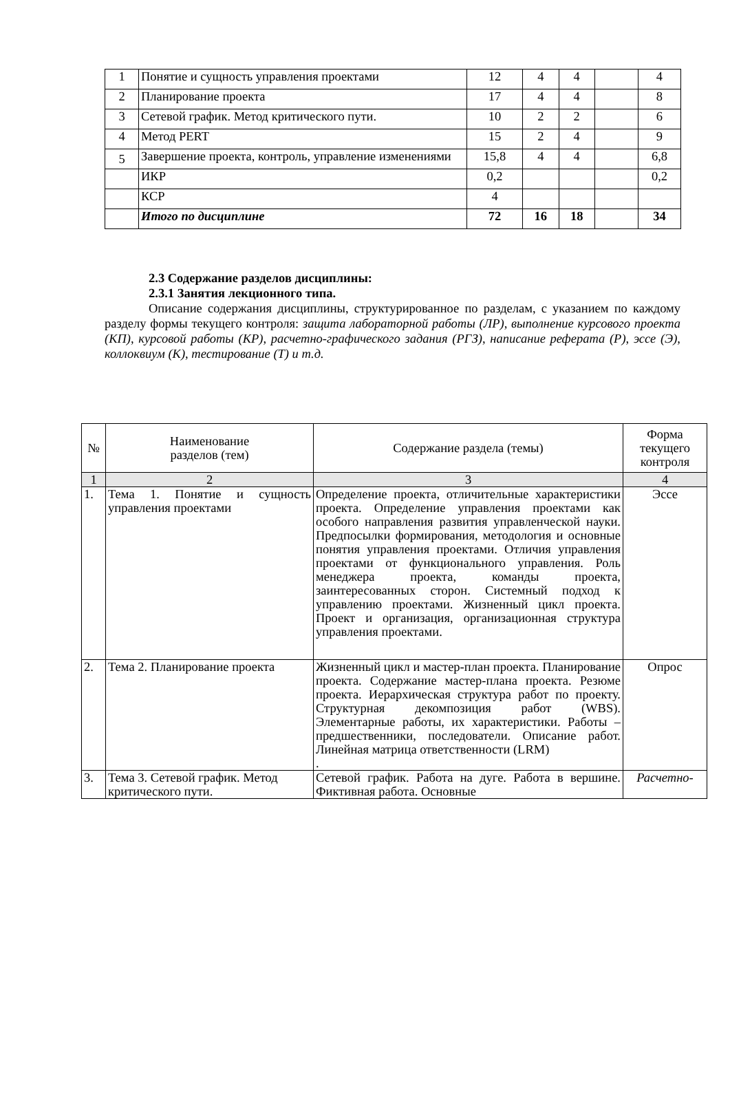| 1 | Понятие и сущность управления проектами | 12 | 4 | 4 | | 4 |
| 2 | Планирование проекта | 17 | 4 | 4 | | 8 |
| 3 | Сетевой график. Метод критического пути. | 10 | 2 | 2 | | 6 |
| 4 | Метод PERT | 15 | 2 | 4 | | 9 |
| 5 | Завершение проекта, контроль, управление изменениями | 15,8 | 4 | 4 | | 6,8 |
| | ИКР | 0,2 | | | | 0,2 |
| | КСР | 4 | | | | |
| | Итого по дисциплине | 72 | 16 | 18 | | 34 |
2.3 Содержание разделов дисциплины:
2.3.1 Занятия лекционного типа.
Описание содержания дисциплины, структурированное по разделам, с указанием по каждому разделу формы текущего контроля: защита лабораторной работы (ЛР), выполнение курсового проекта (КП), курсовой работы (КР), расчетно-графического задания (РГЗ), написание реферата (Р), эссе (Э), коллоквиум (К), тестирование (Т) и т.д.
| № | Наименование разделов (тем) | Содержание раздела (темы) | Форма текущего контроля |
| --- | --- | --- | --- |
| 1 | 2 | 3 | 4 |
| 1. | Тема 1. Понятие и сущность управления проектами | Определение проекта, отличительные характеристики проекта. Определение управления проектами как особого направления развития управленческой науки. Предпосылки формирования, методология и основные понятия управления проектами. Отличия управления проектами от функционального управления. Роль менеджера проекта, команды проекта, заинтересованных сторон. Системный подход к управлению проектами. Жизненный цикл проекта. Проект и организация, организационная структура управления проектами. | Эссе |
| 2. | Тема 2. Планирование проекта | Жизненный цикл и мастер-план проекта. Планирование проекта. Содержание мастер-плана проекта. Резюме проекта. Иерархическая структура работ по проекту. Структурная декомпозиция работ (WBS). Элементарные работы, их характеристики. Работы – предшественники, последователи. Описание работ. Линейная матрица ответственности (LRM) . | Опрос |
| 3. | Тема 3. Сетевой график. Метод критического пути. | Сетевой график. Работа на дуге. Работа в вершине. Фиктивная работа. Основные | Расчетно- |